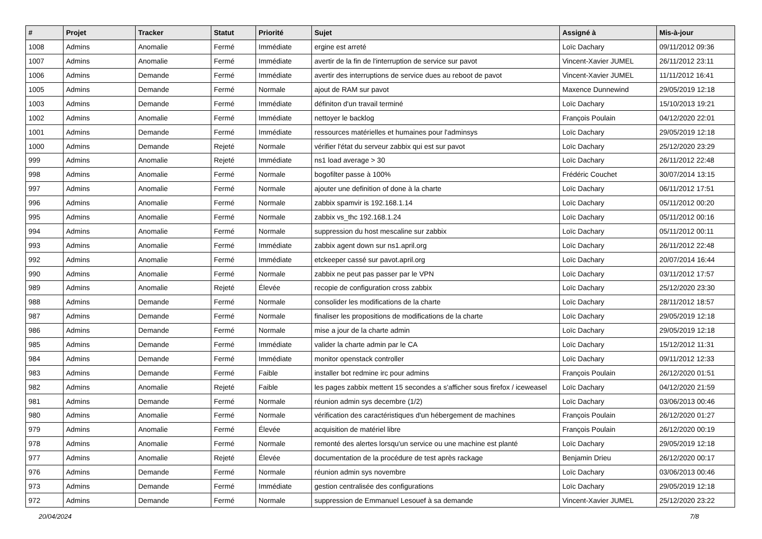| # | Projet | Tracker | Statut | Priorité | Sujet | Assigné à | Mis-à-jour |
| --- | --- | --- | --- | --- | --- | --- | --- |
| 1008 | Admins | Anomalie | Fermé | Immédiate | ergine est arreté | Loïc Dachary | 09/11/2012 09:36 |
| 1007 | Admins | Anomalie | Fermé | Immédiate | avertir de la fin de l'interruption de service sur pavot | Vincent-Xavier JUMEL | 26/11/2012 23:11 |
| 1006 | Admins | Demande | Fermé | Immédiate | avertir des interruptions de service dues au reboot de pavot | Vincent-Xavier JUMEL | 11/11/2012 16:41 |
| 1005 | Admins | Demande | Fermé | Normale | ajout de RAM sur pavot | Maxence Dunnewind | 29/05/2019 12:18 |
| 1003 | Admins | Demande | Fermé | Immédiate | définiton d'un travail terminé | Loïc Dachary | 15/10/2013 19:21 |
| 1002 | Admins | Anomalie | Fermé | Immédiate | nettoyer le backlog | François Poulain | 04/12/2020 22:01 |
| 1001 | Admins | Demande | Fermé | Immédiate | ressources matérielles et humaines pour l'adminsys | Loïc Dachary | 29/05/2019 12:18 |
| 1000 | Admins | Demande | Rejeté | Normale | vérifier l'état du serveur zabbix qui est sur pavot | Loïc Dachary | 25/12/2020 23:29 |
| 999 | Admins | Anomalie | Rejeté | Immédiate | ns1 load average > 30 | Loïc Dachary | 26/11/2012 22:48 |
| 998 | Admins | Anomalie | Fermé | Normale | bogofilter passe à 100% | Frédéric Couchet | 30/07/2014 13:15 |
| 997 | Admins | Anomalie | Fermé | Normale | ajouter une definition of done à la charte | Loïc Dachary | 06/11/2012 17:51 |
| 996 | Admins | Anomalie | Fermé | Normale | zabbix spamvir is 192.168.1.14 | Loïc Dachary | 05/11/2012 00:20 |
| 995 | Admins | Anomalie | Fermé | Normale | zabbix vs_thc 192.168.1.24 | Loïc Dachary | 05/11/2012 00:16 |
| 994 | Admins | Anomalie | Fermé | Normale | suppression du host mescaline sur zabbix | Loïc Dachary | 05/11/2012 00:11 |
| 993 | Admins | Anomalie | Fermé | Immédiate | zabbix agent down sur ns1.april.org | Loïc Dachary | 26/11/2012 22:48 |
| 992 | Admins | Anomalie | Fermé | Immédiate | etckeeper cassé sur pavot.april.org | Loïc Dachary | 20/07/2014 16:44 |
| 990 | Admins | Anomalie | Fermé | Normale | zabbix ne peut pas passer par le VPN | Loïc Dachary | 03/11/2012 17:57 |
| 989 | Admins | Anomalie | Rejeté | Élevée | recopie de configuration cross zabbix | Loïc Dachary | 25/12/2020 23:30 |
| 988 | Admins | Demande | Fermé | Normale | consolider les modifications de la charte | Loïc Dachary | 28/11/2012 18:57 |
| 987 | Admins | Demande | Fermé | Normale | finaliser les propositions de modifications de la charte | Loïc Dachary | 29/05/2019 12:18 |
| 986 | Admins | Demande | Fermé | Normale | mise a jour de la charte admin | Loïc Dachary | 29/05/2019 12:18 |
| 985 | Admins | Demande | Fermé | Immédiate | valider la charte admin par le CA | Loïc Dachary | 15/12/2012 11:31 |
| 984 | Admins | Demande | Fermé | Immédiate | monitor openstack controller | Loïc Dachary | 09/11/2012 12:33 |
| 983 | Admins | Demande | Fermé | Faible | installer bot redmine irc pour admins | François Poulain | 26/12/2020 01:51 |
| 982 | Admins | Anomalie | Rejeté | Faible | les pages zabbix mettent 15 secondes a s'afficher sous firefox / iceweasel | Loïc Dachary | 04/12/2020 21:59 |
| 981 | Admins | Demande | Fermé | Normale | réunion admin sys decembre (1/2) | Loïc Dachary | 03/06/2013 00:46 |
| 980 | Admins | Anomalie | Fermé | Normale | vérification des caractéristiques d'un hébergement de machines | François Poulain | 26/12/2020 01:27 |
| 979 | Admins | Anomalie | Fermé | Élevée | acquisition de matériel libre | François Poulain | 26/12/2020 00:19 |
| 978 | Admins | Anomalie | Fermé | Normale | remonté des alertes lorsqu'un service ou une machine est planté | Loïc Dachary | 29/05/2019 12:18 |
| 977 | Admins | Anomalie | Rejeté | Élevée | documentation de la procédure de test après rackage | Benjamin Drieu | 26/12/2020 00:17 |
| 976 | Admins | Demande | Fermé | Normale | réunion admin sys novembre | Loïc Dachary | 03/06/2013 00:46 |
| 973 | Admins | Demande | Fermé | Immédiate | gestion centralisée des configurations | Loïc Dachary | 29/05/2019 12:18 |
| 972 | Admins | Demande | Fermé | Normale | suppression de Emmanuel Lesouef à sa demande | Vincent-Xavier JUMEL | 25/12/2020 23:22 |
20/04/2024 7/8